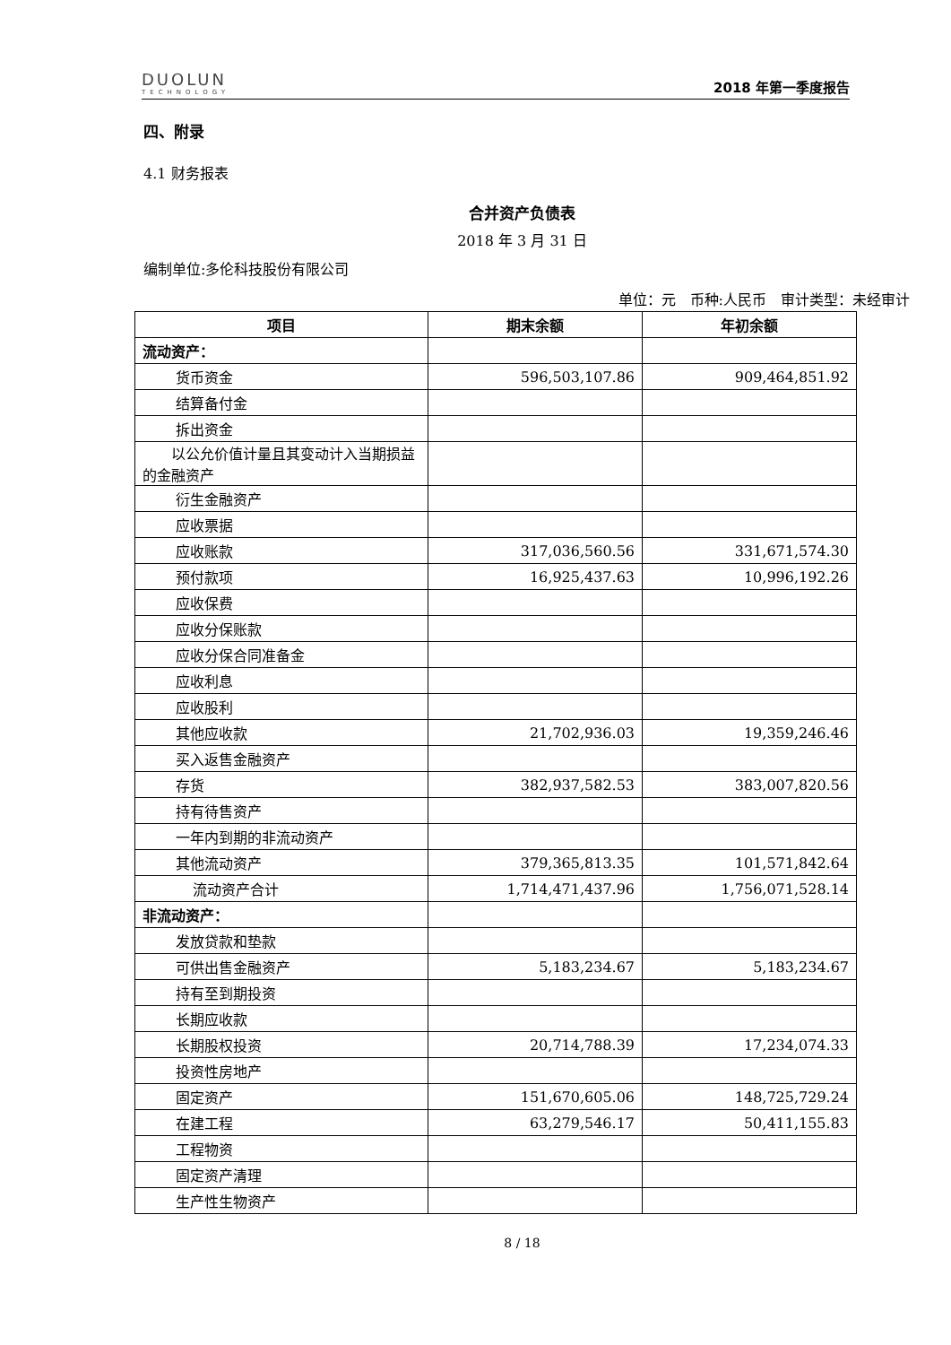DUOLUN
TECHNOLOGY
2018 年第一季度报告
四、附录
4.1 财务报表
合并资产负债表
2018 年 3 月 31 日
编制单位:多伦科技股份有限公司
单位：元　币种:人民币　审计类型：未经审计
| 项目 | 期末余额 | 年初余额 |
| --- | --- | --- |
| 流动资产： | | |
| 货币资金 | 596,503,107.86 | 909,464,851.92 |
| 结算备付金 | | |
| 拆出资金 | | |
| 以公允价值计量且其变动计入当期损益的金融资产 | | |
| 衍生金融资产 | | |
| 应收票据 | | |
| 应收账款 | 317,036,560.56 | 331,671,574.30 |
| 预付款项 | 16,925,437.63 | 10,996,192.26 |
| 应收保费 | | |
| 应收分保账款 | | |
| 应收分保合同准备金 | | |
| 应收利息 | | |
| 应收股利 | | |
| 其他应收款 | 21,702,936.03 | 19,359,246.46 |
| 买入返售金融资产 | | |
| 存货 | 382,937,582.53 | 383,007,820.56 |
| 持有待售资产 | | |
| 一年内到期的非流动资产 | | |
| 其他流动资产 | 379,365,813.35 | 101,571,842.64 |
| 流动资产合计 | 1,714,471,437.96 | 1,756,071,528.14 |
| 非流动资产： | | |
| 发放贷款和垫款 | | |
| 可供出售金融资产 | 5,183,234.67 | 5,183,234.67 |
| 持有至到期投资 | | |
| 长期应收款 | | |
| 长期股权投资 | 20,714,788.39 | 17,234,074.33 |
| 投资性房地产 | | |
| 固定资产 | 151,670,605.06 | 148,725,729.24 |
| 在建工程 | 63,279,546.17 | 50,411,155.83 |
| 工程物资 | | |
| 固定资产清理 | | |
| 生产性生物资产 | | |
8 / 18